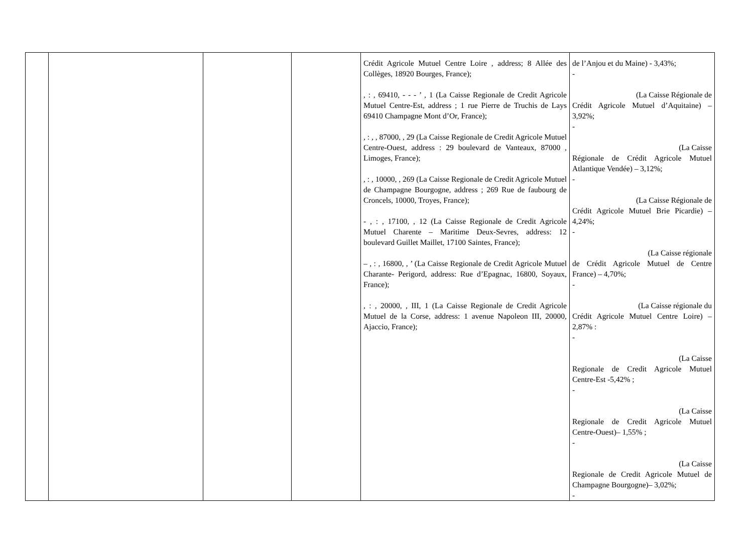| | | | | Crédit Agricole Mutuel Centre Loire , address; 8 Allée des Collèges, 18920 Bourges, France); , : , 69410, - - - ’ , 1 (La Caisse Regionale de Credit Agricole Mutuel Centre-Est, address ; 1 rue Pierre de Truchis de Lays 69410 Champagne Mont d’Or, France); , : , , 87000, , 29 (La Caisse Regionale de Credit Agricole Mutuel Centre-Ouest, address : 29 boulevard de Vanteaux, 87000 , Limoges, France); , : , 10000, , 269 (La Caisse Regionale de Credit Agricole Mutuel de Champagne Bourgogne, address ; 269 Rue de faubourg de Croncels, 10000, Troyes, France); - , : , 17100, , 12 (La Caisse Regionale de Credit Agricole Mutuel Charente – Maritime Deux-Sevres, address: 12 boulevard Guillet Maillet, 17100 Saintes, France); – , : , 16800, , ’ (La Caisse Regionale de Credit Agricole Mutuel Charante- Perigord, address: Rue d’Epagnac, 16800, Soyaux, France); , : , 20000, , III, 1 (La Caisse Regionale de Credit Agricole Mutuel de la Corse, address: 1 avenue Napoleon III, 20000, Ajaccio, France); | de l’Anjou et du Maine) - 3,43%; - (La Caisse Régionale de Crédit Agricole Mutuel d’Aquitaine) – 3,92%; - (La Caisse Régionale de Crédit Agricole Mutuel Atlantique Vendée) – 3,12%; - (La Caisse Régionale de Crédit Agricole Mutuel Brie Picardie) – 4,24%; - (La Caisse régionale de Crédit Agricole Mutuel de Centre France) – 4,70%; - (La Caisse régionale du Crédit Agricole Mutuel Centre Loire) – 2,87% : - (La Caisse Regionale de Credit Agricole Mutuel Centre-Est -5,42% ; - (La Caisse Regionale de Credit Agricole Mutuel Centre-Ouest)– 1,55% ; - (La Caisse Regionale de Credit Agricole Mutuel de Champagne Bourgogne)– 3,02%; - |